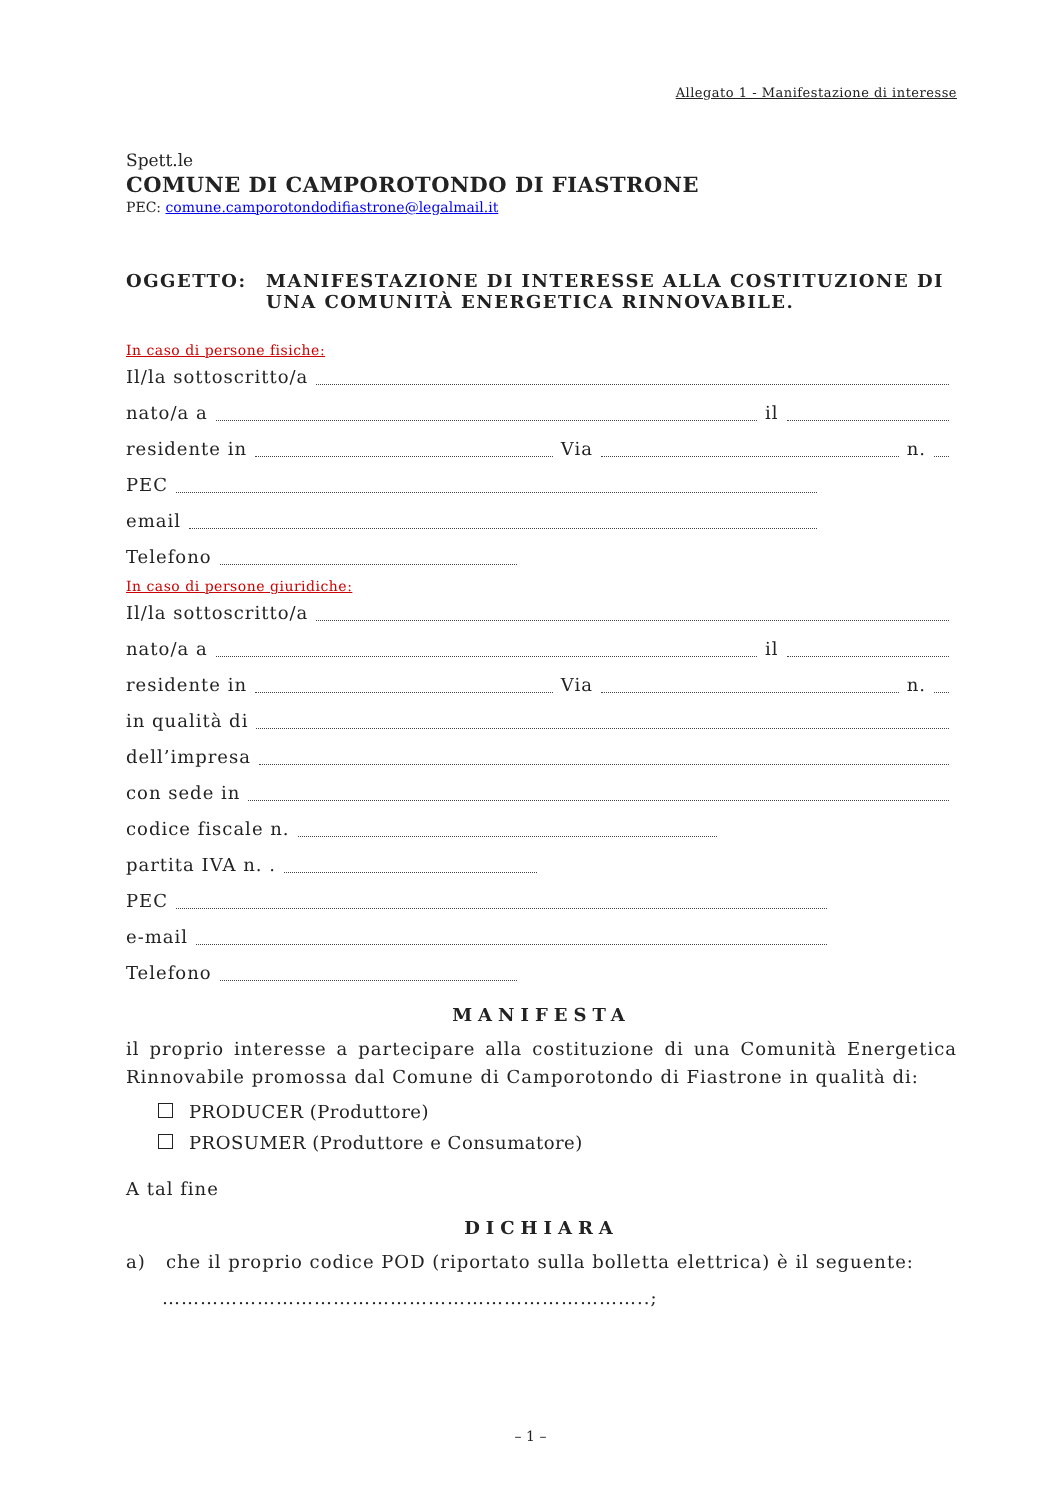Allegato 1 - Manifestazione di interesse
Spett.le
COMUNE DI CAMPOROTONDO DI FIASTRONE
PEC: comune.camporotondodifiastrone@legalmail.it
OGGETTO: MANIFESTAZIONE DI INTERESSE ALLA COSTITUZIONE DI UNA COMUNITÀ ENERGETICA RINNOVABILE.
In caso di persone fisiche:
Il/la sottoscritto/a
nato/a a il
residente in Via n.
PEC
email
Telefono
In caso di persone giuridiche:
Il/la sottoscritto/a
nato/a a il
residente in Via n.
in qualità di
dell’impresa
con sede in
codice fiscale n.
partita IVA n. .
PEC
e-mail
Telefono
MANIFESTA
il proprio interesse a partecipare alla costituzione di una Comunità Energetica Rinnovabile promossa dal Comune di Camporotondo di Fiastrone in qualità di:
PRODUCER (Produttore)
PROSUMER (Produttore e Consumatore)
A tal fine
DICHIARA
a) che il proprio codice POD (riportato sulla bolletta elettrica) è il seguente:
…………………………………………………………………..;
– 1 –